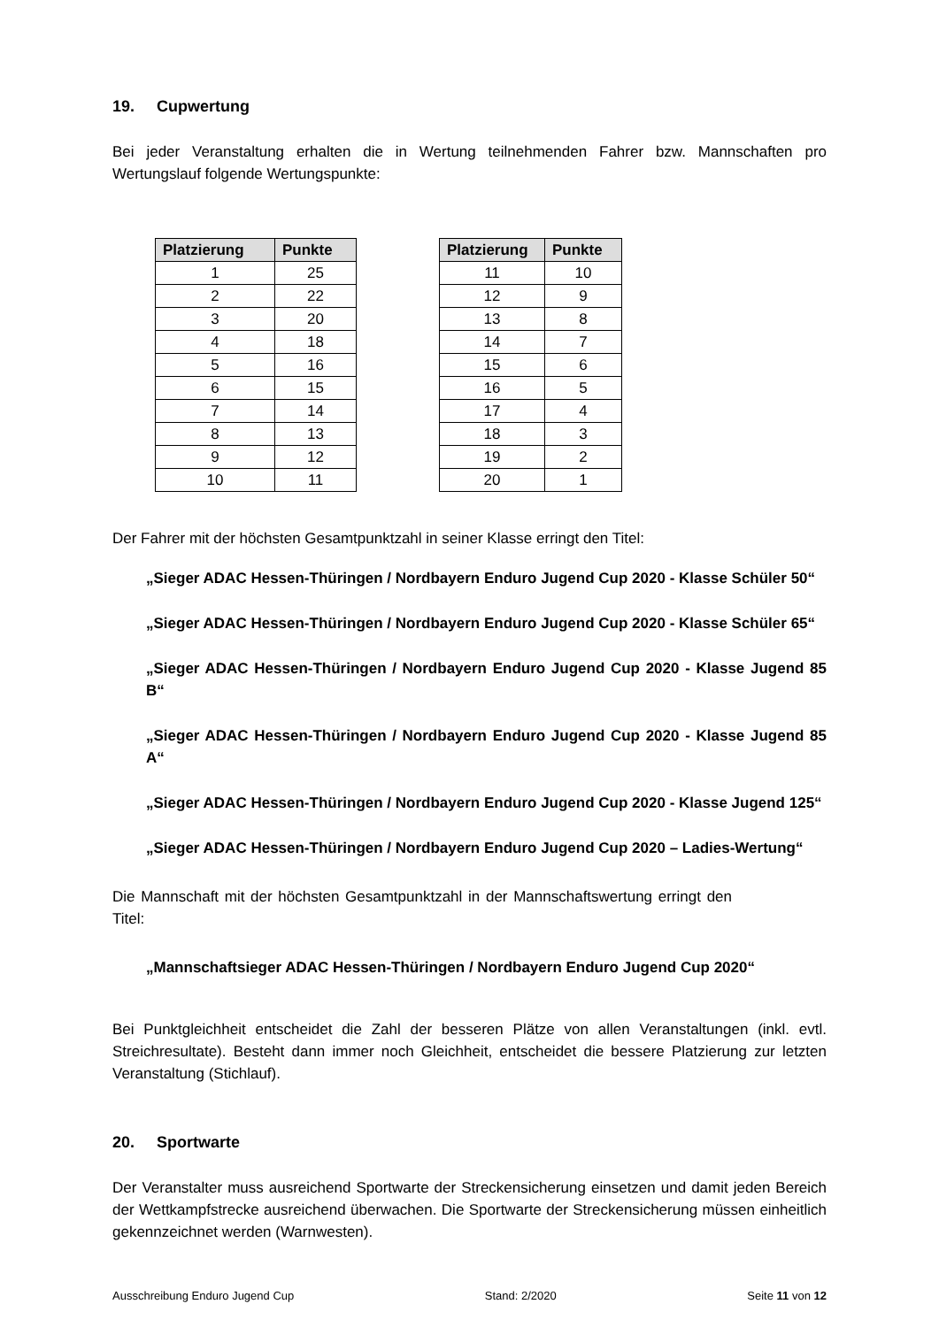19. Cupwertung
Bei jeder Veranstaltung erhalten die in Wertung teilnehmenden Fahrer bzw. Mannschaften pro Wertungslauf folgende Wertungspunkte:
| Platzierung | Punkte |
| --- | --- |
| 1 | 25 |
| 2 | 22 |
| 3 | 20 |
| 4 | 18 |
| 5 | 16 |
| 6 | 15 |
| 7 | 14 |
| 8 | 13 |
| 9 | 12 |
| 10 | 11 |
| Platzierung | Punkte |
| --- | --- |
| 11 | 10 |
| 12 | 9 |
| 13 | 8 |
| 14 | 7 |
| 15 | 6 |
| 16 | 5 |
| 17 | 4 |
| 18 | 3 |
| 19 | 2 |
| 20 | 1 |
Der Fahrer mit der höchsten Gesamtpunktzahl in seiner Klasse erringt den Titel:
„Sieger ADAC Hessen-Thüringen / Nordbayern Enduro Jugend Cup 2020 - Klasse Schüler 50“
„Sieger ADAC Hessen-Thüringen / Nordbayern Enduro Jugend Cup 2020 - Klasse Schüler 65“
„Sieger ADAC Hessen-Thüringen / Nordbayern Enduro Jugend Cup 2020 - Klasse Jugend 85 B“
„Sieger ADAC Hessen-Thüringen / Nordbayern Enduro Jugend Cup 2020 - Klasse Jugend 85 A“
„Sieger ADAC Hessen-Thüringen / Nordbayern Enduro Jugend Cup 2020 - Klasse Jugend 125“
„Sieger ADAC Hessen-Thüringen / Nordbayern Enduro Jugend Cup 2020 – Ladies-Wertung“
Die Mannschaft mit der höchsten Gesamtpunktzahl in der Mannschaftswertung erringt den Titel:
„Mannschaftsieger ADAC Hessen-Thüringen / Nordbayern Enduro Jugend Cup 2020“
Bei Punktgleichheit entscheidet die Zahl der besseren Plätze von allen Veranstaltungen (inkl. evtl. Streichresultate). Besteht dann immer noch Gleichheit, entscheidet die bessere Platzierung zur letzten Veranstaltung (Stichlauf).
20. Sportwarte
Der Veranstalter muss ausreichend Sportwarte der Streckensicherung einsetzen und damit jeden Bereich der Wettkampfstrecke ausreichend überwachen. Die Sportwarte der Streckensicherung müssen einheitlich gekennzeichnet werden (Warnwesten).
Ausschreibung Enduro Jugend Cup Stand: 2/2020 Seite 11 von 12